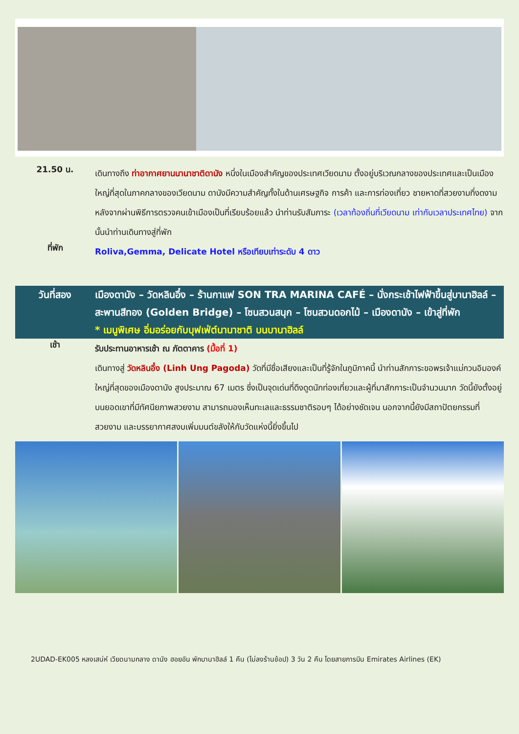21.50 น.
เดินทางถึง ท่าอากาศยานนานาชาติดานัง หนึ่งในเมืองสำคัญของประเทศเวียดนาม ตั้งอยู่บริเวณกลางของประเทศและเป็นเมืองใหญ่ที่สุดในภาคกลางของเวียดนาม ดานังมีความสำคัญทั้งในด้านเศรษฐกิจ การค้า และการท่องเที่ยว ชายหาดที่สวยงามทึ่งดงาม
หลังจากผ่านพิธีการตรวจคนเข้าเมืองเป็นที่เรียบร้อยแล้ว นำท่านรับสัมภาระ (เวลาท้องถิ่นที่เวียดนาม เท่ากับเวลาประเทศไทย) จากนั้นนำท่านเดินทางสู่ที่พัก
ที่พัก
Roliva,Gemma, Delicate Hotel หรือเทียบเท่าระดับ 4 ดาว
วันที่สอง เมืองดานัง – วัดหลินอึ๋ง – ร้านกาแฟ SON TRA MARINA CAFÉ – นั่งกระเช้าไฟฟ้าขึ้นสู่บานาฮิลล์ – สะพานสีทอง (Golden Bridge) – โซนสวนสนุก – โซนสวนดอกไม้ – เมืองดานัง – เข้าสู่ที่พัก
* เมนูพิเศษ อิ่มอร่อยกับบุฟเฟ่ต์นานาชาติ บนบานาฮิลล์
เช้า
รับประทานอาหารเช้า ณ ภัตตาคาร (มื้อที่ 1)
เดินทางสู่ วัดหลินอึ๋ง (Linh Ung Pagoda) วัดที่มีชื่อเสียงและเป็นที่รู้จักในภูมิภาคนี้ นำท่านสักการะขอพรเจ้าแม่กวนอิมองค์ใหญ่ที่สุดของเมืองดานัง สูงประมาณ 67 เมตร ซึ่งเป็นจุดเด่นที่ดึงดูดนักท่องเที่ยวและผู้ที่มาสักการะเป็นจำนวนมาก วัดนี้ยังตั้งอยู่บนยอดเขาที่มีทัศนียภาพสวยงาม สามารถมองเห็นทะเลและธรรมชาติรอบๆ ได้อย่างชัดเจน นอกจากนี้ยังมีสถาปัตยกรรมที่สวยงาม และบรรยากาศสงบเพิ่มมนต์ขลังให้กับวัดแห่งนี้ยิ่งขึ้นไป
2UDAD-EK005 หลงเสน่ห์ เวียดนามกลาง ดานัง ฮอยอัน พักบานาฮิลล์ 1 คืน (ไม่ลงร้านช้อป) 3 วัน 2 คืน โดยสายการบิน Emirates Airlines (EK)